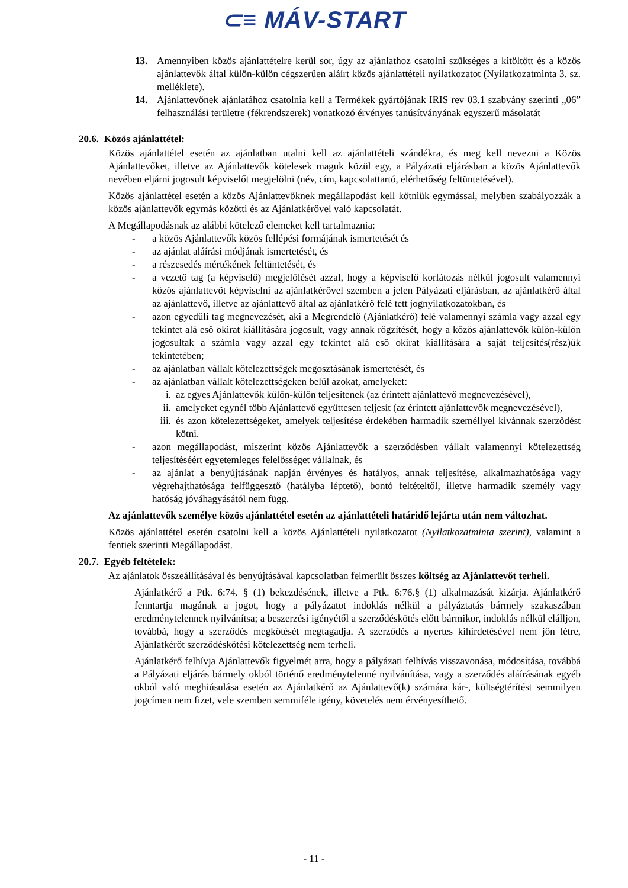⊂≡ MÁV-START
13. Amennyiben közös ajánlattételre kerül sor, úgy az ajánlathoz csatolni szükséges a kitöltött és a közös ajánlattevők által külön-külön cégszerűen aláírt közös ajánlattételi nyilatkozatot (Nyilatkozatminta 3. sz. melléklete).
14. Ajánlattevőnek ajánlatához csatolnia kell a Termékek gyártójának IRIS rev 03.1 szabvány szerinti „06” felhasználási területre (fékrendszerek) vonatkozó érvényes tanúsítványának egyszerű másolatát
20.6. Közös ajánlattétel:
Közös ajánlattétel esetén az ajánlatban utalni kell az ajánlattételi szándékra, és meg kell nevezni a Közös Ajánlattevőket, illetve az Ajánlattevők kötelesek maguk közül egy, a Pályázati eljárásban a közös Ajánlattevők nevében eljárni jogosult képviselőt megjelölni (név, cím, kapcsolattartó, elérhetőség feltüntetésével).
Közös ajánlattétel esetén a közös Ajánlattevőknek megállapodást kell kötniük egymással, melyben szabályozzák a közös ajánlattevők egymás közötti és az Ajánlatkérővel való kapcsolatát.
A Megállapodásnak az alábbi kötelező elemeket kell tartalmaznia:
- a közös Ajánlattevők közös fellépési formájának ismertetését és
- az ajánlat aláírási módjának ismertetését, és
- a részesedés mértékének feltüntetését, és
- a vezető tag (a képviselő) megjelölését azzal, hogy a képviselő korlátozás nélkül jogosult valamennyi közös ajánlattevőt képviselni az ajánlatkérővel szemben a jelen Pályázati eljárásban, az ajánlatkérő által az ajánlattevő, illetve az ajánlattevő által az ajánlatkérő felé tett jognyilatkozatokban, és
- azon egyedüli tag megnevezését, aki a Megrendelő (Ajánlatkérő) felé valamennyi számla vagy azzal egy tekintet alá eső okirat kiállítására jogosult, vagy annak rögzítését, hogy a közös ajánlattevők külön-külön jogosultak a számla vagy azzal egy tekintet alá eső okirat kiállítására a saját teljesítés(rész)ük tekintetében;
- az ajánlatban vállalt kötelezettségek megosztásának ismertetését, és
- az ajánlatban vállalt kötelezettségeken belül azokat, amelyeket:
i. az egyes Ajánlattevők külön-külön teljesítenek (az érintett ajánlattevő megnevezésével),
ii. amelyeket egynél több Ajánlattevő együttesen teljesít (az érintett ajánlattevők megnevezésével),
iii.
és azon kötelezettségeket, amelyek teljesítése érdekében harmadik személlyel kívánnak szerződést kötni.
- azon megállapodást, miszerint közös Ajánlattevők a szerződésben vállalt valamennyi kötelezettség teljesítéséért egyetemleges felelősséget vállalnak, és
- az ajánlat a benyújtásának napján érvényes és hatályos, annak teljesítése, alkalmazhatósága vagy végrehajthatósága felfüggesztő (hatályba léptető), bontó feltételtől, illetve harmadik személy vagy hatóság jóváhagyásától nem függ.
Az ajánlattevők személye közös ajánlattétel esetén az ajánlattételi határidő lejárta után nem változhat.
Közös ajánlattétel esetén csatolni kell a közös Ajánlattételi nyilatkozatot (Nyilatkozatminta szerint), valamint a fentiek szerinti Megállapodást.
20.7. Egyéb feltételek:
Az ajánlatok összeállításával és benyújtásával kapcsolatban felmerült összes költség az Ajánlattevőt terheli.
Ajánlatkérő a Ptk. 6:74. § (1) bekezdésének, illetve a Ptk. 6:76.§ (1) alkalmazását kizárja. Ajánlatkérő fenntartja magának a jogot, hogy a pályázatot indoklás nélkül a pályáztatás bármely szakaszában eredménytelennek nyilvánítsa; a beszerzési igényétől a szerződéskötés előtt bármikor, indoklás nélkül elálljon, továbbá, hogy a szerződés megkötését megtagadja. A szerződés a nyertes kihirdetésével nem jön létre, Ajánlatkérőt szerződéskötési kötelezettség nem terheli.
Ajánlatkérő felhívja Ajánlattevők figyelmét arra, hogy a pályázati felhívás visszavonása, módosítása, továbbá a Pályázati eljárás bármely okból történő eredménytelenné nyilvánítása, vagy a szerződés aláírásának egyéb okból való meghiúsulása esetén az Ajánlatkérő az Ajánlattevő(k) számára kár-, költségtérítést semmilyen jogcímen nem fizet, vele szemben semmiféle igény, követelés nem érvényesíthető.
- 11 -